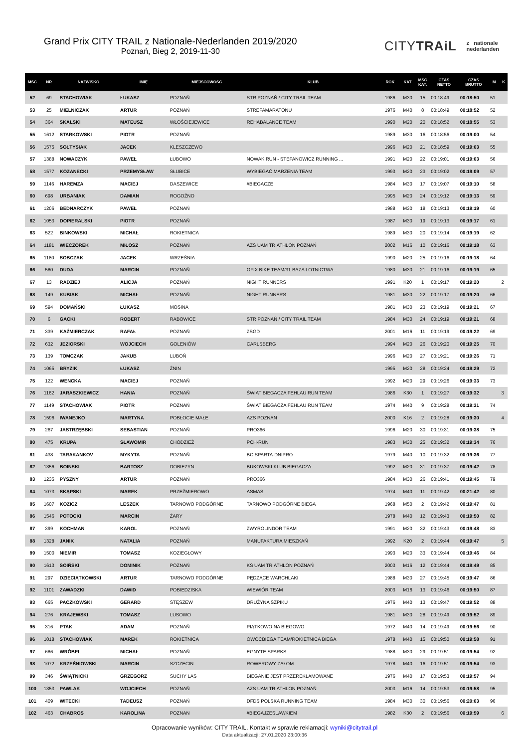Grand Prix CITY TRAIL z Nationale-Nederlanden 2019/2020
Poznań, Bieg 2, 2019-11-30
CITYTRAiL z nationale
nederlanden
| MSC | NR | NAZWISKO | IMIĘ | MIEJSCOWOŚĆ | KLUB | ROK | KAT | MSC KAT. | CZAS NETTO | CZAS BRUTTO | M | K |
| --- | --- | --- | --- | --- | --- | --- | --- | --- | --- | --- | --- | --- |
| 52 | 69 | STACHOWIAK | ŁUKASZ | POZNAŃ | STR POZNAŃ / CITY TRAIL TEAM | 1986 | M30 | 15 | 00:18:49 | 00:18:50 | 51 | |
| 53 | 25 | MIELNICZAK | ARTUR | POZNAŃ | STREFAMARATONU | 1976 | M40 | 8 | 00:18:49 | 00:18:52 | 52 | |
| 54 | 364 | SKALSKI | MATEUSZ | WŁOŚCIEJEWICE | REHABALANCE TEAM | 1990 | M20 | 20 | 00:18:52 | 00:18:55 | 53 | |
| 55 | 1612 | STARKOWSKI | PIOTR | POZNAŃ | | 1989 | M30 | 16 | 00:18:56 | 00:19:00 | 54 | |
| 56 | 1575 | SOŁTYSIAK | JACEK | KLESZCZEWO | | 1996 | M20 | 21 | 00:18:59 | 00:19:03 | 55 | |
| 57 | 1388 | NOWACZYK | PAWEŁ | ŁUBOWO | NOWAK RUN - STEFANOWICZ RUNNING ... | 1991 | M20 | 22 | 00:19:01 | 00:19:03 | 56 | |
| 58 | 1577 | KOZANECKI | PRZEMYSŁAW | SŁUBICE | WYBIEGAĆ MARZENIA TEAM | 1993 | M20 | 23 | 00:19:02 | 00:19:09 | 57 | |
| 59 | 1146 | HAREMZA | MACIEJ | DASZEWICE | #BIEGACZE | 1984 | M30 | 17 | 00:19:07 | 00:19:10 | 58 | |
| 60 | 698 | URBANIAK | DAMIAN | ROGOŹNO | | 1995 | M20 | 24 | 00:19:12 | 00:19:13 | 59 | |
| 61 | 1206 | BEDNARCZYK | PAWEŁ | POZNAŃ | | 1988 | M30 | 18 | 00:19:13 | 00:19:19 | 60 | |
| 62 | 1053 | DOPIERALSKI | PIOTR | POZNAŃ | | 1987 | M30 | 19 | 00:19:13 | 00:19:17 | 61 | |
| 63 | 522 | BINKOWSKI | MICHAŁ | ROKIETNICA | | 1989 | M30 | 20 | 00:19:14 | 00:19:19 | 62 | |
| 64 | 1181 | WIECZOREK | MIŁOSZ | POZNAŃ | AZS UAM TRIATHLON POZNAŃ | 2002 | M16 | 10 | 00:19:16 | 00:19:18 | 63 | |
| 65 | 1180 | SOBCZAK | JACEK | WRZEŚNIA | | 1990 | M20 | 25 | 00:19:16 | 00:19:18 | 64 | |
| 66 | 580 | DUDA | MARCIN | POZNAŃ | OFIX BIKE TEAM/31 BAZA LOTNICTWA... | 1980 | M30 | 21 | 00:19:16 | 00:19:19 | 65 | |
| 67 | 13 | RADZIEJ | ALICJA | POZNAŃ | NIGHT RUNNERS | 1991 | K20 | 1 | 00:19:17 | 00:19:20 | | 2 |
| 68 | 149 | KUBIAK | MICHAŁ | POZNAŃ | NIGHT RUNNERS | 1981 | M30 | 22 | 00:19:17 | 00:19:20 | 66 | |
| 69 | 594 | DOMAŃSKI | ŁUKASZ | MOSINA | | 1981 | M30 | 23 | 00:19:19 | 00:19:21 | 67 | |
| 70 | 6 | GACKI | ROBERT | RABOWICE | STR POZNAŃ / CITY TRAIL TEAM | 1984 | M30 | 24 | 00:19:19 | 00:19:21 | 68 | |
| 71 | 339 | KAŹMIERCZAK | RAFAŁ | POZNAŃ | ZSGD | 2001 | M16 | 11 | 00:19:19 | 00:19:22 | 69 | |
| 72 | 632 | JEZIORSKI | WOJCIECH | GOLENIÓW | CARLSBERG | 1994 | M20 | 26 | 00:19:20 | 00:19:25 | 70 | |
| 73 | 139 | TOMCZAK | JAKUB | LUBOŃ | | 1996 | M20 | 27 | 00:19:21 | 00:19:26 | 71 | |
| 74 | 1065 | BRYZIK | ŁUKASZ | ŻNIN | | 1995 | M20 | 28 | 00:19:24 | 00:19:29 | 72 | |
| 75 | 122 | WENCKA | MACIEJ | POZNAŃ | | 1992 | M20 | 29 | 00:19:26 | 00:19:33 | 73 | |
| 76 | 1162 | JARASZKIEWICZ | HANIA | POZNAŃ | ŚWIAT BIEGACZA FEHLAU RUN TEAM | 1986 | K30 | 1 | 00:19:27 | 00:19:32 | | 3 |
| 77 | 1149 | STACHOWIAK | PIOTR | POZNAŃ | ŚWIAT BIEGACZA FEHLAU RUN TEAM | 1974 | M40 | 9 | 00:19:28 | 00:19:31 | 74 | |
| 78 | 1596 | IWANEJKO | MARTYNA | POBŁOCIE MAŁE | AZS POZNAN | 2000 | K16 | 2 | 00:19:28 | 00:19:30 | | 4 |
| 79 | 267 | JASTRZĘBSKI | SEBASTIAN | POZNAŃ | PRO366 | 1996 | M20 | 30 | 00:19:31 | 00:19:38 | 75 | |
| 80 | 475 | KRUPA | SŁAWOMIR | CHODZIEŻ | PCH-RUN | 1983 | M30 | 25 | 00:19:32 | 00:19:34 | 76 | |
| 81 | 438 | TARAKANKOV | MYKYTA | POZNAŃ | BC SPARTA-DNIPRO | 1979 | M40 | 10 | 00:19:32 | 00:19:36 | 77 | |
| 82 | 1356 | BOINSKI | BARTOSZ | DOBIEZYN | BUKOWSKI KLUB BIEGACZA | 1992 | M20 | 31 | 00:19:37 | 00:19:42 | 78 | |
| 83 | 1235 | PYSZNY | ARTUR | POZNAŃ | PRO366 | 1984 | M30 | 26 | 00:19:41 | 00:19:45 | 79 | |
| 84 | 1073 | SKĄPSKI | MAREK | PRZEŹMIEROWO | ASMAS | 1974 | M40 | 11 | 00:19:42 | 00:21:42 | 80 | |
| 85 | 1607 | KOZICZ | LESZEK | TARNOWO PODGÓRNE | TARNOWO PODGÓRNE BIEGA | 1968 | M50 | 2 | 00:19:42 | 00:19:47 | 81 | |
| 86 | 1546 | POTOCKI | MARCIN | ŻARY | | 1978 | M40 | 12 | 00:19:43 | 00:19:50 | 82 | |
| 87 | 399 | KOCHMAN | KAROL | POZNAŃ | ZWYROLINDOR TEAM | 1991 | M20 | 32 | 00:19:43 | 00:19:48 | 83 | |
| 88 | 1328 | JANIK | NATALIA | POZNAŃ | MANUFAKTURA MIESZKAŃ | 1992 | K20 | 2 | 00:19:44 | 00:19:47 | | 5 |
| 89 | 1500 | NIEMIR | TOMASZ | KOZIEGŁOWY | | 1993 | M20 | 33 | 00:19:44 | 00:19:46 | 84 | |
| 90 | 1613 | SOIŃSKI | DOMINIK | POZNAŃ | KS UAM TRIATHLON POZNAŃ | 2003 | M16 | 12 | 00:19:44 | 00:19:49 | 85 | |
| 91 | 297 | DZIECIĄTKOWSKI | ARTUR | TARNOWO PODGÓRNE | PĘDZĄCE WARCHLAKI | 1988 | M30 | 27 | 00:19:45 | 00:19:47 | 86 | |
| 92 | 1101 | ZAWADZKI | DAWID | POBIEDZISKA | WIEWIÓR TEAM | 2003 | M16 | 13 | 00:19:46 | 00:19:50 | 87 | |
| 93 | 665 | PACZKOWSKI | GERARD | STĘSZEW | DRUŻYNA SZPIKU | 1976 | M40 | 13 | 00:19:47 | 00:19:52 | 88 | |
| 94 | 276 | KRAJEWSKI | TOMASZ | LUSOWO | | 1981 | M30 | 28 | 00:19:49 | 00:19:52 | 89 | |
| 95 | 316 | PTAK | ADAM | POZNAŃ | PIĄTKOWO NA BIEGOWO | 1972 | M40 | 14 | 00:19:49 | 00:19:56 | 90 | |
| 96 | 1018 | STACHOWIAK | MAREK | ROKIETNICA | OWOCBIEGA TEAM/ROKIETNICA BIEGA | 1978 | M40 | 15 | 00:19:50 | 00:19:58 | 91 | |
| 97 | 686 | WRÓBEL | MICHAŁ | POZNAŃ | EGNYTE SPARKS | 1988 | M30 | 29 | 00:19:51 | 00:19:54 | 92 | |
| 98 | 1072 | KRZEŚNIOWSKI | MARCIN | SZCZECIN | ROWEROWY ZAŁOM | 1978 | M40 | 16 | 00:19:51 | 00:19:54 | 93 | |
| 99 | 346 | ŚWIĄTNICKI | GRZEGORZ | SUCHY LAS | BIEGANIE JEST PRZEREKLAMOWANE | 1976 | M40 | 17 | 00:19:53 | 00:19:57 | 94 | |
| 100 | 1353 | PAWLAK | WOJCIECH | POZNAŃ | AZS UAM TRIATHLON POZNAŃ | 2003 | M16 | 14 | 00:19:53 | 00:19:58 | 95 | |
| 101 | 409 | WITECKI | TADEUSZ | POZNAŃ | DFDS POLSKA RUNNING TEAM | 1984 | M30 | 30 | 00:19:56 | 00:20:03 | 96 | |
| 102 | 463 | CHABROS | KAROLINA | POZNAN | #BIEGAJZESLAWKIEM | 1982 | K30 | 2 | 00:19:56 | 00:19:59 | | 6 |
Opracowanie wyników: CITY TRAIL. Kontakt w sprawie reklamacji: wyniki@citytrail.pl
Data aktualizacji: 27.01.2020 23:00:36